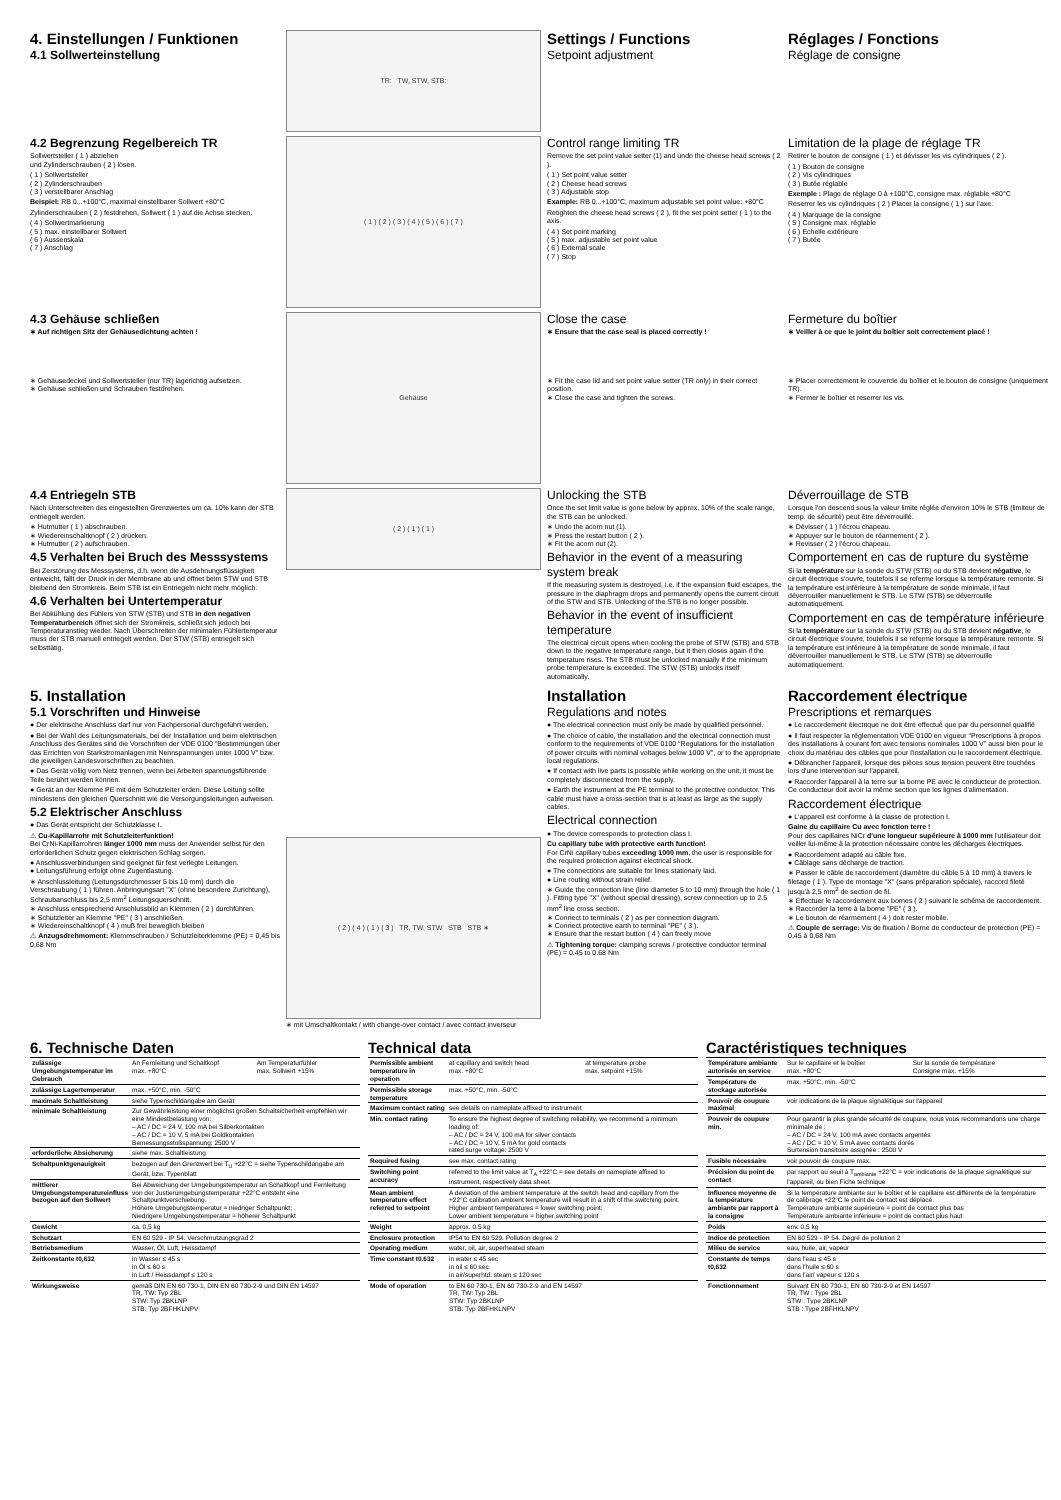4. Einstellungen / Funktionen
4.1 Sollwerteinstellung
TR: TW, STW, STB:
Settings / Functions
Setpoint adjustment
Réglages / Fonctions
Réglage de consigne
4.2 Begrenzung Regelbereich TR
Sollwertsteller ( 1 ) abziehen
und Zylinderschrauben ( 2 ) lösen.
( 1 ) Sollwertsteller
( 2 ) Zylinderschrauben
( 3 ) verstellbarer Anschlag
Beispiel: RB 0...+100°C, maximal einstellbarer Sollwert +80°C
Zylinderschrauben ( 2 ) festdrehen, Sollwert ( 1 ) auf die Achse stecken.
( 4 ) Sollwertmarkierung
( 5 ) max. einstellbarer Sollwert
( 6 ) Aussenskala
( 7 ) Anschlag
( 1 ) ( 2 ) ( 3 ) ( 4 ) ( 5 ) ( 6 ) ( 7 )
Control range limiting TR
Remove the set point value setter (1) and undo the cheese head screws ( 2 ).
( 1 ) Set point value setter
( 2 ) Cheese head screws
( 3 ) Adjustable stop
Example: RB 0...+100°C, maximum adjustable set point value: +80°C
Retighten the cheese head screws ( 2 ), fit the set point setter ( 1 ) to the axis.
( 4 ) Set point marking
( 5 ) max. adjustable set point value
( 6 ) External scale
( 7 ) Stop
Limitation de la plage de réglage TR
Retirer le bouton de consigne ( 1 ) et dévisser les vis cylindriques ( 2 ).
( 1 ) Bouton de consigne
( 2 ) Vis cylindriques
( 3 ) Butée réglable
Exemple : Plage de réglage 0 à +100°C, consigne max. réglable +80°C
Reserrer les vis cylindriques ( 2 ) Placer la consigne ( 1 ) sur l'axe.
( 4 ) Marquage de la consigne
( 5 ) Consigne max. réglable
( 6 ) Echelle extérieure
( 7 ) Butée
4.3 Gehäuse schließen
∗ Auf richtigen Sitz der Gehäusedichtung achten !
∗ Gehäusedeckel und Sollwertsteller (nur TR) lagerichtig aufsetzen.
∗ Gehäuse schließen und Schrauben festdrehen.
Gehäuse
Close the case
∗ Ensure that the case seal is placed correctly !
∗ Fit the case lid and set point value setter (TR only) in their correct position.
∗ Close the case and tighten the screws.
Fermeture du boîtier
∗ Veiller à ce que le joint du boîtier soit correctement placé !
∗ Placer correctement le couvercle du boîtier et le bouton de consigne (uniquement TR).
∗ Fermer le boîtier et reserrer les vis.
4.4 Entriegeln STB
Nach Unterschreiten des eingestellten Grenzwertes um ca. 10% kann der STB entriegelt werden.
∗ Hutmutter ( 1 ) abschrauben.
∗ Wiedereinschaltknopf ( 2 ) drücken.
∗ Hutmutter ( 2 ) aufschrauben.
4.5 Verhalten bei Bruch des Messsystems
Bei Zerstörung des Messsystems, d.h. wenn die Ausdehnungsflüssigkeit entweicht, fällt der Druck in der Membrane ab und öffnet beim STW und STB bleibend den Stromkreis. Beim STB ist ein Entriegeln nicht mehr möglich.
4.6 Verhalten bei Untertemperatur
Bei Abkühlung des Fühlers von STW (STB) und STB in den negativen Temperaturbereich öffnet sich der Stromkreis, schließt sich jedoch bei Temperaturanstieg wieder. Nach Überschreiten der minimalen Fühlertemperatur muss der STB manuell entriegelt werden. Der STW (STB) entriegelt sich selbsttätig.
( 2 ) ( 1 ) ( 1 )
Unlocking the STB
Once the set limit value is gone below by approx. 10% of the scale range, the STB can be unlocked.
∗ Undo the acorn nut (1).
∗ Press the restart button ( 2 ).
∗ Fit the acorn nut (2).
Behavior in the event of a measuring system break
If the measuring system is destroyed, i.e. if the expansion fluid escapes, the pressure in the diaphragm drops and permanently opens the current circuit of the STW and STB. Unlocking of the STB is no longer possible.
Behavior in the event of insufficient temperature
The electrical circuit opens when cooling the probe of STW (STB) and STB down to the negative temperature range, but it then closes again if the temperature rises. The STB must be unlocked manually if the minimum probe temperature is exceeded. The STW (STB) unlocks itself automatically.
Déverrouillage de STB
Lorsque l'on descend sous la valeur limite réglée d'environ 10% le STB (limiteur de temp. de sécurité) peut être déverrouillé.
∗ Dévisser ( 1 ) l'écrou chapeau.
∗ Appuyer sur le bouton de réarmement ( 2 ).
∗ Revisser ( 2 ) l'écrou chapeau.
Comportement en cas de rupture du système
Si la température sur la sonde du STW (STB) ou du STB devient négative, le circuit électrique s'ouvre, toutefois il se referme lorsque la température remonte. Si la température est inférieure à la température de sonde minimale, il faut déverrouiller manuellement le STB. Le STW (STB) se déverrouille automatiquement.
Comportement en cas de température inférieure
Si la température sur la sonde du STW (STB) ou du STB devient négative, le circuit électrique s'ouvre, toutefois il se referme lorsque la température remonte. Si la température est inférieure à la température de sonde minimale, il faut déverrouiller manuellement le STB. Le STW (STB) se déverrouille automatiquement.
5. Installation
5.1 Vorschriften und Hinweise
● Der elektrische Anschluss darf nur von Fachpersonal durchgeführt werden.
● Bei der Wahl des Leitungsmaterials, bei der Installation und beim elektrischen Anschluss des Gerätes sind die Vorschriften der VDE 0100 "Bestimmungen über das Errichten von Starkstromanlagen mit Nennspannungen unter 1000 V" bzw. die jeweiligen Landesvorschriften zu beachten.
● Das Gerät völlig vom Netz trennen, wenn bei Arbeiten spannungsführende Teile berührt werden können.
● Gerät an der Klemme PE mit dem Schutzleiter erden. Diese Leitung sollte mindestens den gleichen Querschnitt wie die Versorgungsleitungen aufweisen.
5.2 Elektrischer Anschluss
● Das Gerät entspricht der Schutzklasse I.
⚠ Cu-Kapillarrohr mit Schutzleiterfunktion!
Bei CrNi-Kapillarrohren länger 1000 mm muss der Anwender selbst für den erforderlichen Schutz gegen elektrischen Schlag sorgen.
● Anschlussverbindungen sind geeignet für fest verlegte Leitungen.
● Leitungsführung erfolgt ohne Zugentlastung.
∗ Anschlussleitung (Leitungsdurchmesser 5 bis 10 mm) durch die Verschraubung ( 1 ) führen. Anbringungsart "X" (ohne besondere Zurichtung), Schraubanschluss bis 2,5 mm<sup>2</sup> Leitungsquerschnitt.
∗ Anschluss entsprechend Anschlussbild an Klemmen ( 2 ) durchführen.
∗ Schutzleiter an Klemme "PE" ( 3 ) anschließen.
∗ Wiedereinschaltknopf ( 4 ) muß frei beweglich bleiben
⚠ Anzugsdrehmoment: Klemmschrauben / Schutzleiterklemme (PE) = 0,45 bis 0,68 Nm
( 2 ) ( 4 ) ( 1 ) ( 3 ) TR, TW, STW STB STB ∗
∗ mit Umschaltkontakt / with change-over contact / avec contact inverseur
Installation
Regulations and notes
● The electrical connection must only be made by qualified personnel.
● The choice of cable, the installation and the electrical connection must conform to the requirements of VDE 0100 "Regulations for the installation of power circuits with nominal voltages below 1000 V", or to the appropriate local regulations.
● If contact with live parts is possible while working on the unit, it must be completely disconnected from the supply.
● Earth the instrument at the PE terminal to the protective conductor. This cable must have a cross-section that is at least as large as the supply cables.
Electrical connection
● The device corresponds to protection class I.
Cu capillary tube with protective earth function!
For CrNi capillary tubes exceeding 1000 mm, the user is responsible for the required protection against electrical shock.
● The connections are suitable for lines stationary laid.
● Line routing without strain relief.
∗ Guide the connection line (line diameter 5 to 10 mm) through the hole ( 1 ). Fitting type "X" (without special dressing), screw connection up to 2.5 mm<sup>2</sup> line cross section.
∗ Connect to terminals ( 2 ) as per connection diagram.
∗ Connect protective earth to terminal "PE" ( 3 ).
∗ Ensure that the restart button ( 4 ) can freely move
⚠ Tightening torque: clamping screws / protective conductor terminal (PE) = 0.45 to 0.68 Nm
Raccordement électrique
Prescriptions et remarques
● Le raccordement électrique ne doit être effectué que par du personnel qualifié
● Il faut respecter la réglementation VDE 0100 en vigueur "Prescriptions à propos des installations à courant fort avec tensions nominales 1000 V" aussi bien pour le choix du matériau des câbles que pour l'installation ou le raccordement électrique.
● Débrancher l'appareil, lorsque des pièces sous tension peuvent être touchées lors d'une intervention sur l'appareil.
● Raccorder l'appareil à la terre sur la borne PE avec le conducteur de protection. Ce conducteur doit avoir la même section que les lignes d'alimentation.
Raccordement électrique
● L'appareil est conforme à la classe de protection I.
Gaine du capillaire Cu avec fonction terre !
Pour des capillaires NiCr d'une longueur supérieure à 1000 mm l'utilisateur doit veiller lui-même à la protection nécessaire contre les décharges électriques.
● Raccordement adapté au câble fixe.
● Câblage sans décharge de traction.
∗ Passer le câble de raccordement (diamètre du câble 5 à 10 mm) à travers le filetage ( 1 ). Type de montage "X" (sans préparation spéciale), raccord fileté jusqu'à 2,5 mm<sup>2</sup> de section de fil.
∗ Effectuer le raccordement aux bornes ( 2 ) suivant le schéma de raccordement.
∗ Raccorder la terre à la borne "PE" ( 3 ).
∗ Le bouton de réarmement ( 4 ) doit rester mobile.
⚠ Couple de serrage: Vis de fixation / Borne de conducteur de protection (PE) = 0,45 à 0,68 Nm
6. Technische Daten
| zulässige Umgebungstemperatur im Gebrauch | An Fernleitung und Schaltkopf max. +80°C | Am Temperaturfühler max. Sollwert +15% |
| zulässige Lagertemperatur | max. +50°C, min. -50°C | |
| maximale Schaltleistung | siehe Typenschildangabe am Gerät | |
| minimale Schaltleistung | Zur Gewährleistung einer möglichst großen Schaltsicherheit empfehlen wir eine Mindestbelastung von: – AC / DC = 24 V, 100 mA bei Silberkontakten – AC / DC = 10 V, 5 mA bei Goldkontakten Bemessungsstoßspannung: 2500 V | |
| erforderliche Absicherung | siehe max. Schaltleistung | |
| Schaltpunktgenauigkeit | bezogen auf den Grenzwert bei T<sub>U</sub> +22°C = siehe Typenschildangabe am Gerät, bzw. Typenblatt | |
| mittlerer Umgebungstemperatureinfluss bezogen auf den Sollwert | Bei Abweichung der Umgebungstemperatur an Schaltkopf und Fernleitung von der Justierumgebungstemperatur +22°C entsteht eine Schaltpunktverschiebung. Höhere Umgebungstemperatur = niedriger Schaltpunkt; Niedrigere Umgebungstemperatur = höherer Schaltpunkt | |
| Gewicht | ca. 0,5 kg | |
| Schutzart | EN 60 529 - IP 54. Verschmutzungsgrad 2 | |
| Betriebsmedium | Wasser, Öl, Luft, Heissdampf | |
| Zeitkonstante t0,632 | in Wasser ≤ 45 s in Öl ≤ 60 s in Luft / Heissdampf ≤ 120 s | |
| Wirkungsweise | gemäß DIN EN 60 730-1, DIN EN 60 730-2-9 und DIN EN 14597 TR, TW: Typ 2BL STW: Typ 2BKLNP STB: Typ 2BFHKLNPV | |
Technical data
| Permissible ambient temperature in operation | at capillary and switch head max. +80°C | at temperature probe max. setpoint +15% |
| Permissible storage temperature | max. +50°C, min. -50°C | |
| Maximum contact rating | see details on nameplate affixed to instrument | |
| Min. contact rating | To ensure the highest degree of switching reliability, we recommend a minimum loading of: – AC / DC = 24 V, 100 mA for silver contacts – AC / DC = 10 V, 5 mA for gold contacts rated surge voltage: 2500 V | |
| Required fusing | see max. contact rating | |
| Switching point accuracy | referred to the limit value at T<sub>A</sub> +22°C = see details on nameplate affixed to instrument, respectively data sheet | |
| Mean ambient temperature effect referred to setpoint | A deviation of the ambient temperature at the switch head and capillary from the +22°C calibration ambient temperature will result in a shift of the switching point. Higher ambient temperatures = lower switching point; Lower ambient temperature = higher switching point | |
| Weight | approx. 0.5 kg | |
| Enclosure protection | IP54 to EN 60 529. Pollution degree 2 | |
| Operating medium | water, oil, air, superheated steam | |
| Time constant t0.632 | in water ≤ 45 sec in oil ≤ 60 sec in air/superhtd. steam ≤ 120 sec | |
| Mode of operation | to EN 60 730-1, EN 60 730-2-9 and EN 14597 TR, TW: Typ 2BL STW: Typ 2BKLNP STB: Typ 2BFHKLNPV | |
Caractéristiques techniques
| Température ambiante autorisée en service | Sur le capillaire et le boîtier max. +80°C | Sur la sonde de température Consigne max. +15% |
| Température de stockage autorisée | max. +50°C, min. -50°C | |
| Pouvoir de coupure maximal | voir indications de la plaque signalétique sur l'appareil | |
| Pouvoir de coupure min. | Pour garantir la plus grande sécurité de coupure, nous vous recommandons une charge minimale de : – AC / DC = 24 V, 100 mA avec contacts argentés – AC / DC = 10 V, 5 mA avec contacts dorés Surtension transitoire assignée : 2500 V | |
| Fusible nécessaire | voir pouvoir de coupure max. | |
| Précision du point de contact | par rapport au seuil à T<sub>ambiante</sub> +22°C = voir indications de la plaque signalétique sur l'appareil, ou bien Fiche technique | |
| Influence moyenne de la température ambiante par rapport à la consigne | Si la température ambiante sur le boîtier et le capillaire est différente de la température de calibrage +22°C le point de contact est déplacé. Température ambiante supérieure = point de contact plus bas Température ambiante inférieure = point de contact plus haut | |
| Poids | env. 0,5 kg | |
| Indice de protection | EN 60 529 - IP 54. Degré de pollution 2 | |
| Milieu de service | eau, huile, air, vapeur | |
| Constante de temps t0,632 | dans l'eau ≤ 45 s dans l'huile ≤ 60 s dans l'air/ vapeur ≤ 120 s | |
| Fonctionnement | Suivant EN 60 730-1, EN 60 730-2-9 et EN 14597 TR, TW : Type 2BL STW : Type 2BKLNP STB : Type 2BFHKLNPV | |